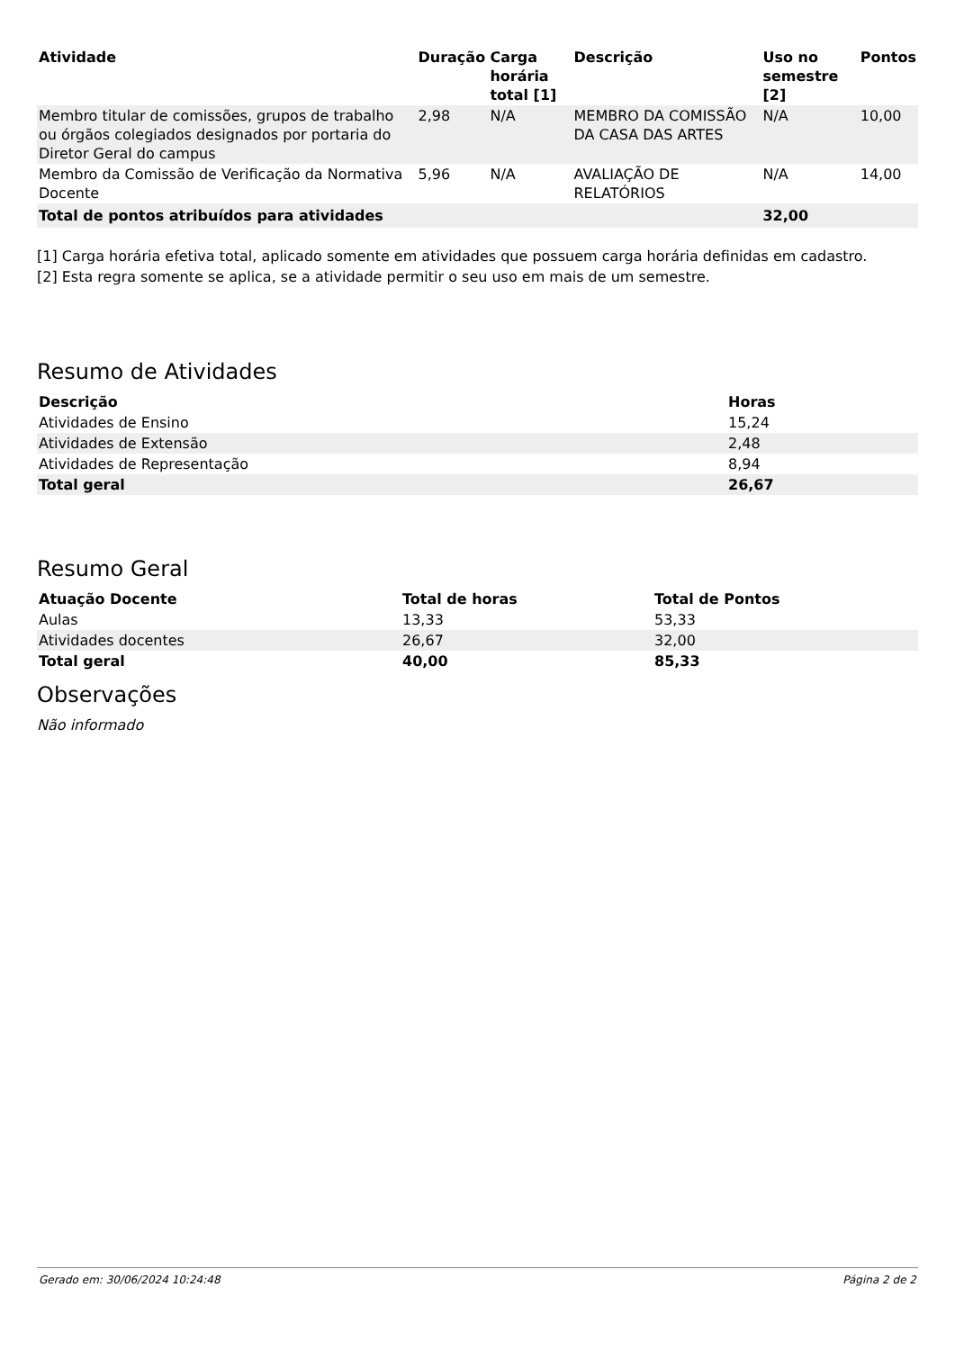| Atividade | Duração | Carga horária total [1] | Descrição | Uso no semestre [2] | Pontos |
| --- | --- | --- | --- | --- | --- |
| Membro titular de comissões, grupos de trabalho ou órgãos colegiados designados por portaria do Diretor Geral do campus | 2,98 | N/A | MEMBRO DA COMISSÃO DA CASA DAS ARTES | N/A | 10,00 |
| Membro da Comissão de Verificação da Normativa Docente | 5,96 | N/A | AVALIAÇÃO DE RELATÓRIOS | N/A | 14,00 |
| Total de pontos atribuídos para atividades | | | | 32,00 | |
[1] Carga horária efetiva total, aplicado somente em atividades que possuem carga horária definidas em cadastro.
[2] Esta regra somente se aplica, se a atividade permitir o seu uso em mais de um semestre.
Resumo de Atividades
| Descrição | Horas |
| --- | --- |
| Atividades de Ensino | 15,24 |
| Atividades de Extensão | 2,48 |
| Atividades de Representação | 8,94 |
| Total geral | 26,67 |
Resumo Geral
| Atuação Docente | Total de horas | Total de Pontos |
| --- | --- | --- |
| Aulas | 13,33 | 53,33 |
| Atividades docentes | 26,67 | 32,00 |
| Total geral | 40,00 | 85,33 |
Observações
Não informado
Gerado em: 30/06/2024 10:24:48 Página 2 de 2